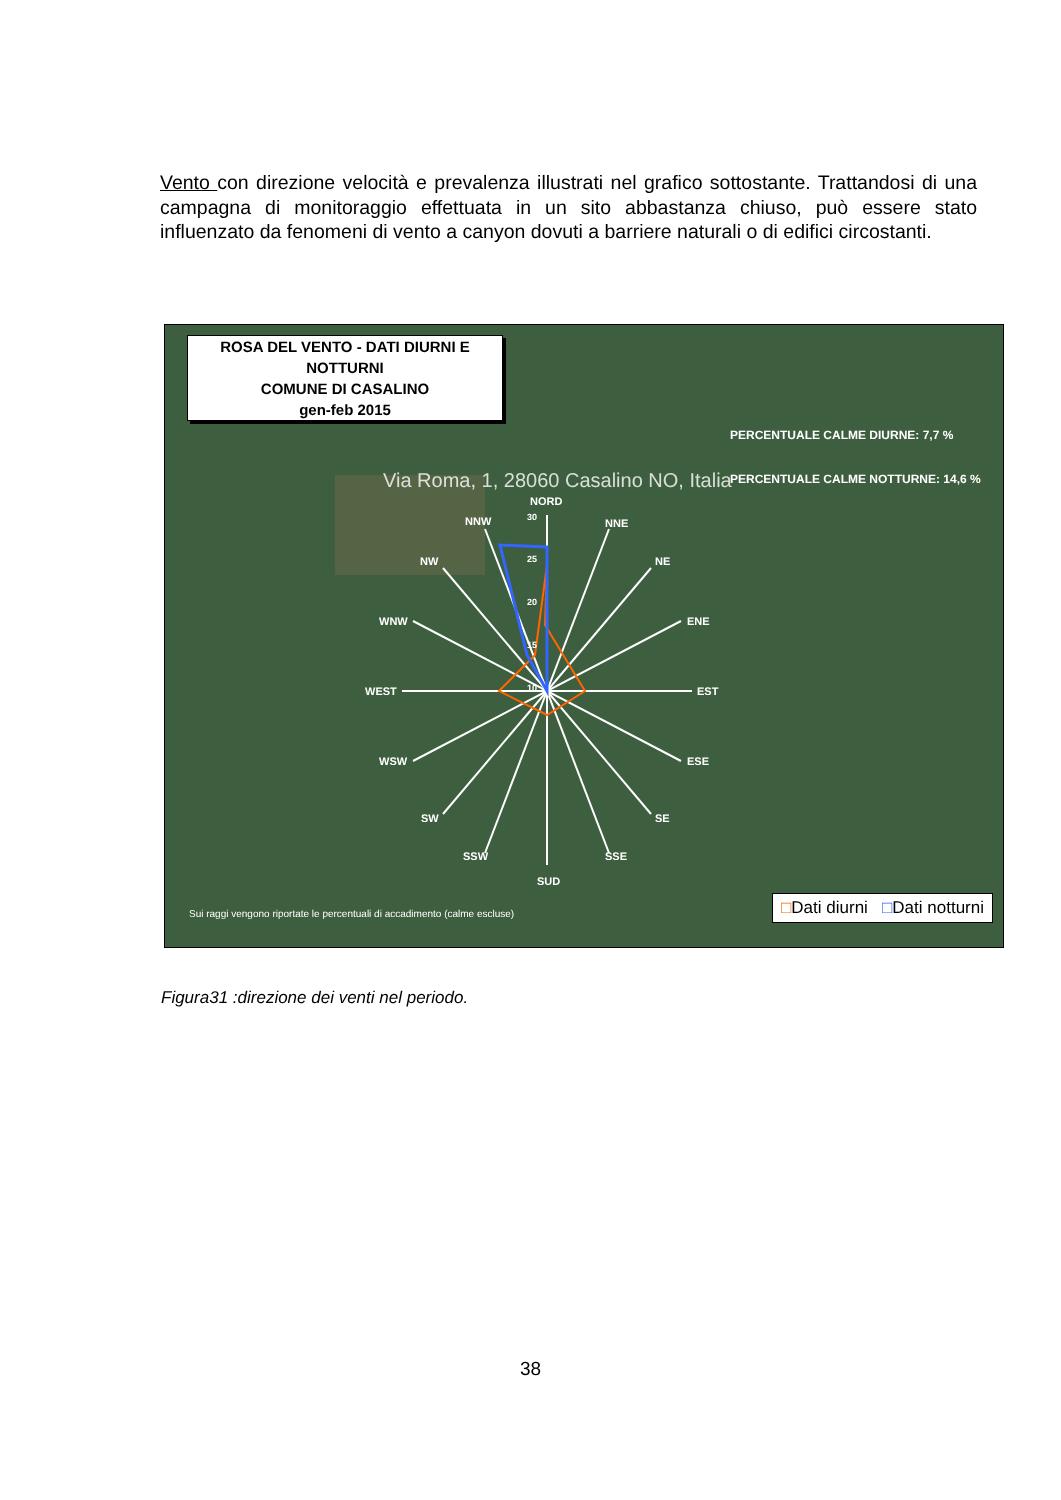Vento con direzione velocità e prevalenza illustrati nel grafico sottostante. Trattandosi di una campagna di monitoraggio effettuata in un sito abbastanza chiuso, può essere stato influenzato da fenomeni di vento a canyon dovuti a barriere naturali o di edifici circostanti.
NORD
NNW
NNE
NW
NE
WNW
ENE
WEST
EST
WSW
ESE
SW
SE
SSW
SSE
SUD
30
25
20
15
10
Via Roma, 1, 28060 Casalino NO, Italia
ROSA DEL VENTO - DATI DIURNI E NOTTURNI
COMUNE DI CASALINO
gen-feb 2015
PERCENTUALE CALME DIURNE: 7,7 %
PERCENTUALE CALME NOTTURNE: 14,6 %
Sui raggi vengono riportate le percentuali di accadimento (calme escluse)
□Dati diurni □Dati notturni
Figura31 :direzione dei venti nel periodo.
38